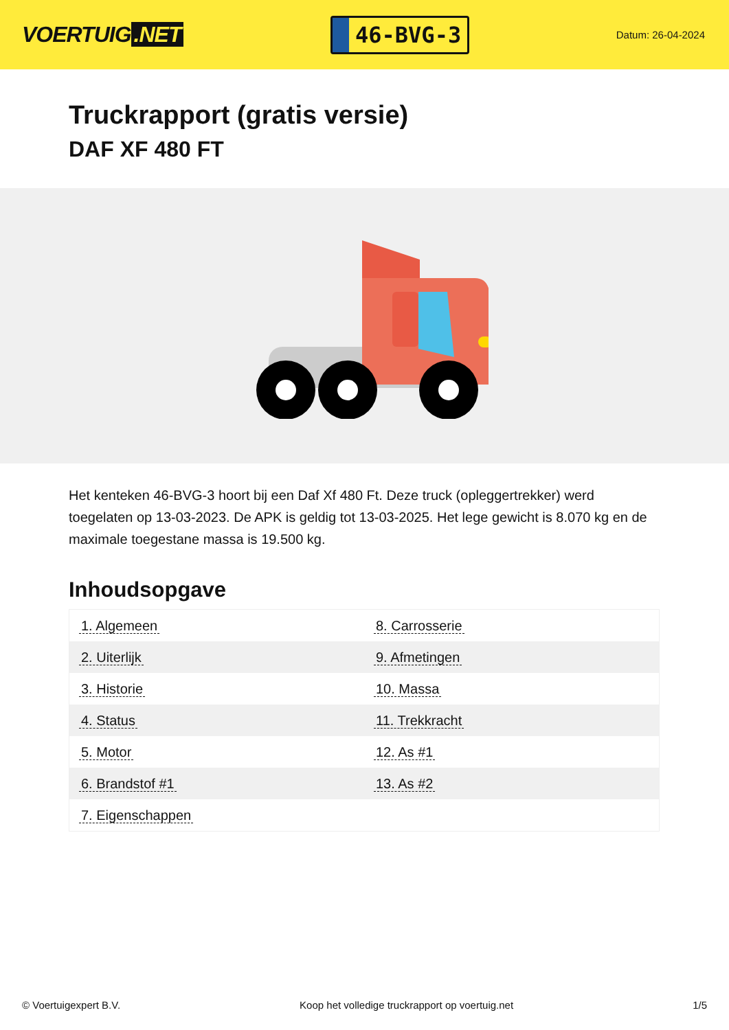VOERTUIG.NET
46-BVG-3
Datum: 26-04-2024
Truckrapport (gratis versie)
DAF XF 480 FT
Het kenteken 46-BVG-3 hoort bij een Daf Xf 480 Ft. Deze truck (opleggertrekker) werd toegelaten op 13-03-2023. De APK is geldig tot 13-03-2025. Het lege gewicht is 8.070 kg en de maximale toegestane massa is 19.500 kg.
Inhoudsopgave
| 1. Algemeen | 8. Carrosserie |
| 2. Uiterlijk | 9. Afmetingen |
| 3. Historie | 10. Massa |
| 4. Status | 11. Trekkracht |
| 5. Motor | 12. As #1 |
| 6. Brandstof #1 | 13. As #2 |
| 7. Eigenschappen | |
© Voertuigexpert B.V. Koop het volledige truckrapport op voertuig.net 1/5